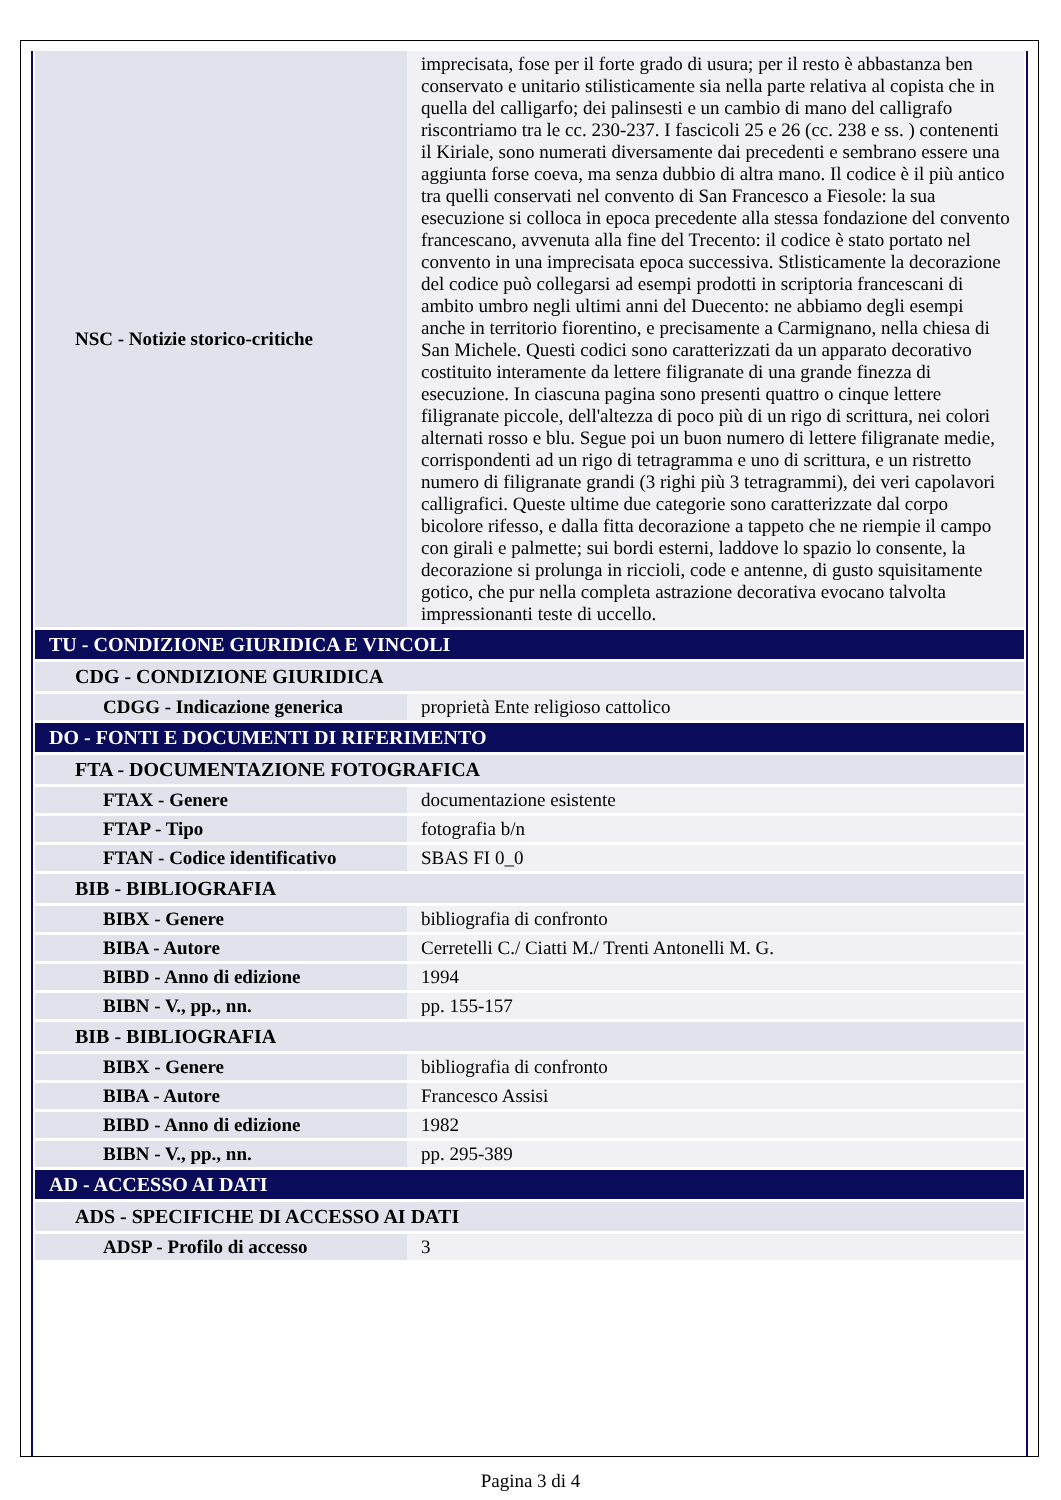| NSC - Notizie storico-critiche | imprecisata, fose per il forte grado di usura; per il resto è abbastanza ben conservato e unitario stilisticamente sia nella parte relativa al copista che in quella del calligarfo; dei palinsesti e un cambio di mano del calligrafo riscontriamo tra le cc. 230-237. I fascicoli 25 e 26 (cc. 238 e ss. ) contenenti il Kiriale, sono numerati diversamente dai precedenti e sembrano essere una aggiunta forse coeva, ma senza dubbio di altra mano. Il codice è il più antico tra quelli conservati nel convento di San Francesco a Fiesole: la sua esecuzione si colloca in epoca precedente alla stessa fondazione del convento francescano, avvenuta alla fine del Trecento: il codice è stato portato nel convento in una imprecisata epoca successiva. Stlisticamente la decorazione del codice può collegarsi ad esempi prodotti in scriptoria francescani di ambito umbro negli ultimi anni del Duecento: ne abbiamo degli esempi anche in territorio fiorentino, e precisamente a Carmignano, nella chiesa di San Michele. Questi codici sono caratterizzati da un apparato decorativo costituito interamente da lettere filigranate di una grande finezza di esecuzione. In ciascuna pagina sono presenti quattro o cinque lettere filigranate piccole, dell'altezza di poco più di un rigo di scrittura, nei colori alternati rosso e blu. Segue poi un buon numero di lettere filigranate medie, corrispondenti ad un rigo di tetragramma e uno di scrittura, e un ristretto numero di filigranate grandi (3 righi più 3 tetragrammi), dei veri capolavori calligrafici. Queste ultime due categorie sono caratterizzate dal corpo bicolore rifesso, e dalla fitta decorazione a tappeto che ne riempie il campo con girali e palmette; sui bordi esterni, laddove lo spazio lo consente, la decorazione si prolunga in riccioli, code e antenne, di gusto squisitamente gotico, che pur nella completa astrazione decorativa evocano talvolta impressionanti teste di uccello. |
| TU - CONDIZIONE GIURIDICA E VINCOLI | |
| CDG - CONDIZIONE GIURIDICA | |
| CDGG - Indicazione generica | proprietà Ente religioso cattolico |
| DO - FONTI E DOCUMENTI DI RIFERIMENTO | |
| FTA - DOCUMENTAZIONE FOTOGRAFICA | |
| FTAX - Genere | documentazione esistente |
| FTAP - Tipo | fotografia b/n |
| FTAN - Codice identificativo | SBAS FI 0_0 |
| BIB - BIBLIOGRAFIA | |
| BIBX - Genere | bibliografia di confronto |
| BIBA - Autore | Cerretelli C./ Ciatti M./ Trenti Antonelli M. G. |
| BIBD - Anno di edizione | 1994 |
| BIBN - V., pp., nn. | pp. 155-157 |
| BIB - BIBLIOGRAFIA | |
| BIBX - Genere | bibliografia di confronto |
| BIBA - Autore | Francesco Assisi |
| BIBD - Anno di edizione | 1982 |
| BIBN - V., pp., nn. | pp. 295-389 |
| AD - ACCESSO AI DATI | |
| ADS - SPECIFICHE DI ACCESSO AI DATI | |
| ADSP - Profilo di accesso | 3 |
Pagina 3 di 4